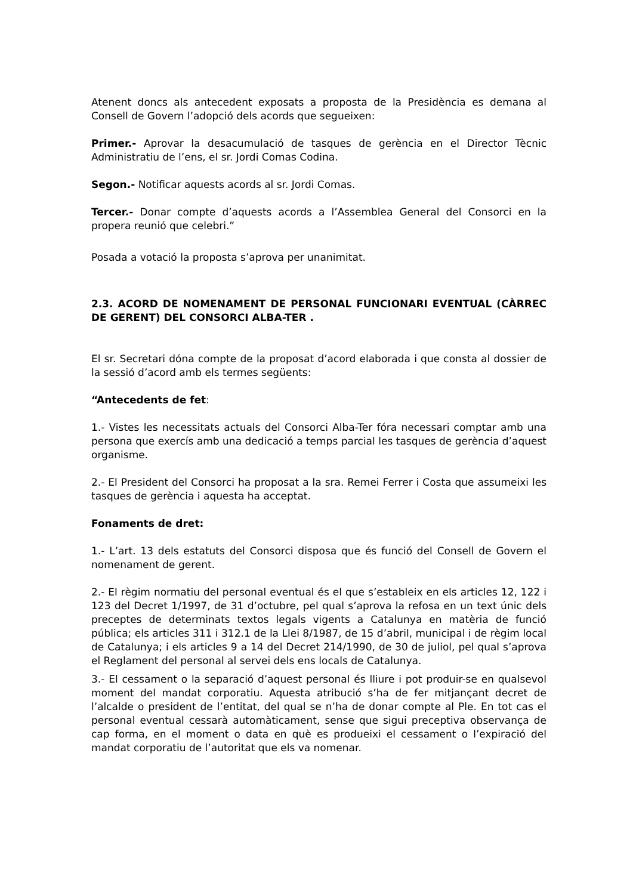Atenent doncs als antecedent exposats a proposta de la Presidència es demana al Consell de Govern l’adopció dels acords que segueixen:
Primer.- Aprovar la desacumulació de tasques de gerència en el Director Tècnic Administratiu de l’ens, el sr. Jordi Comas Codina.
Segon.- Notificar aquests acords al sr. Jordi Comas.
Tercer.- Donar compte d’aquests acords a l’Assemblea General del Consorci en la propera reunió que celebri.”
Posada a votació la proposta s’aprova per unanimitat.
2.3. ACORD DE NOMENAMENT DE PERSONAL FUNCIONARI EVENTUAL (CÀRREC DE GERENT) DEL CONSORCI ALBA-TER .
El sr. Secretari dóna compte de la proposat d’acord elaborada i que consta al dossier de la sessió d’acord amb els termes següents:
“Antecedents de fet:
1.- Vistes les necessitats actuals del Consorci Alba-Ter fóra necessari comptar amb una persona que exercís amb una dedicació a temps parcial les tasques de gerència d’aquest organisme.
2.- El President del Consorci ha proposat a la sra. Remei Ferrer i Costa que assumeixi les tasques de gerència i aquesta ha acceptat.
Fonaments de dret:
1.- L’art. 13 dels estatuts del Consorci disposa que és funció del Consell de Govern el nomenament de gerent.
2.- El règim normatiu del personal eventual és el que s’estableix en els articles 12, 122 i 123 del Decret 1/1997, de 31 d’octubre, pel qual s’aprova la refosa en un text únic dels preceptes de determinats textos legals vigents a Catalunya en matèria de funció pública; els articles 311 i 312.1 de la Llei 8/1987, de 15 d’abril, municipal i de règim local de Catalunya; i els articles 9 a 14 del Decret 214/1990, de 30 de juliol, pel qual s’aprova el Reglament del personal al servei dels ens locals de Catalunya.
3.- El cessament o la separació d’aquest personal és lliure i pot produir-se en qualsevol moment del mandat corporatiu. Aquesta atribució s’ha de fer mitjançant decret de l’alcalde o president de l’entitat, del qual se n’ha de donar compte al Ple. En tot cas el personal eventual cessarà automàticament, sense que sigui preceptiva observança de cap forma, en el moment o data en què es produeixi el cessament o l’expiració del mandat corporatiu de l’autoritat que els va nomenar.